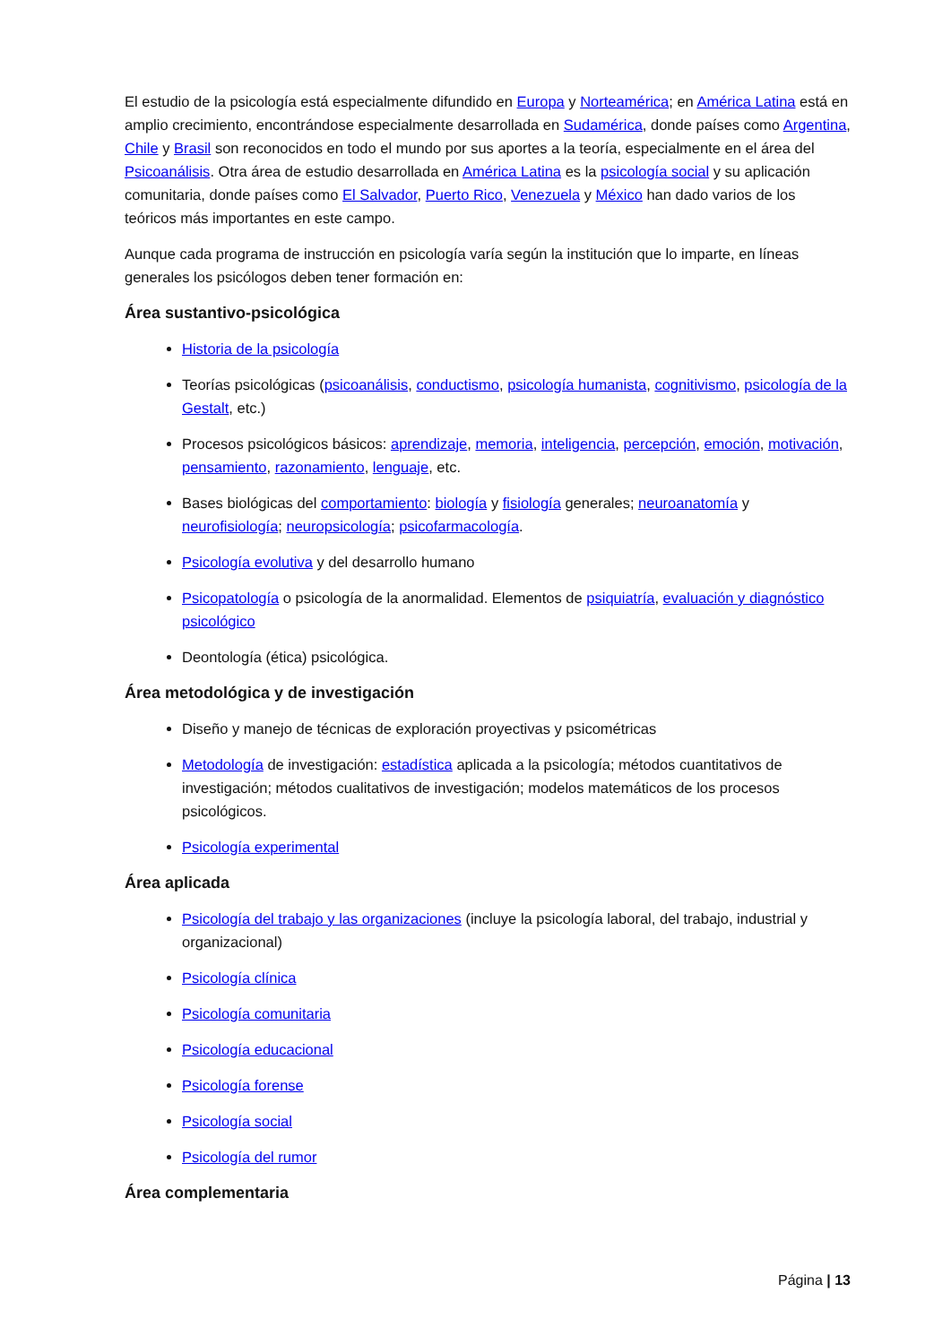El estudio de la psicología está especialmente difundido en Europa y Norteamérica; en América Latina está en amplio crecimiento, encontrándose especialmente desarrollada en Sudamérica, donde países como Argentina, Chile y Brasil son reconocidos en todo el mundo por sus aportes a la teoría, especialmente en el área del Psicoanálisis. Otra área de estudio desarrollada en América Latina es la psicología social y su aplicación comunitaria, donde países como El Salvador, Puerto Rico, Venezuela y México han dado varios de los teóricos más importantes en este campo.
Aunque cada programa de instrucción en psicología varía según la institución que lo imparte, en líneas generales los psicólogos deben tener formación en:
Área sustantivo-psicológica
Historia de la psicología
Teorías psicológicas (psicoanálisis, conductismo, psicología humanista, cognitivismo, psicología de la Gestalt, etc.)
Procesos psicológicos básicos: aprendizaje, memoria, inteligencia, percepción, emoción, motivación, pensamiento, razonamiento, lenguaje, etc.
Bases biológicas del comportamiento: biología y fisiología generales; neuroanatomía y neurofisiología; neuropsicología; psicofarmacología.
Psicología evolutiva y del desarrollo humano
Psicopatología o psicología de la anormalidad. Elementos de psiquiatría, evaluación y diagnóstico psicológico
Deontología (ética) psicológica.
Área metodológica y de investigación
Diseño y manejo de técnicas de exploración proyectivas y psicométricas
Metodología de investigación: estadística aplicada a la psicología; métodos cuantitativos de investigación; métodos cualitativos de investigación; modelos matemáticos de los procesos psicológicos.
Psicología experimental
Área aplicada
Psicología del trabajo y las organizaciones (incluye la psicología laboral, del trabajo, industrial y organizacional)
Psicología clínica
Psicología comunitaria
Psicología educacional
Psicología forense
Psicología social
Psicología del rumor
Área complementaria
Página | 13